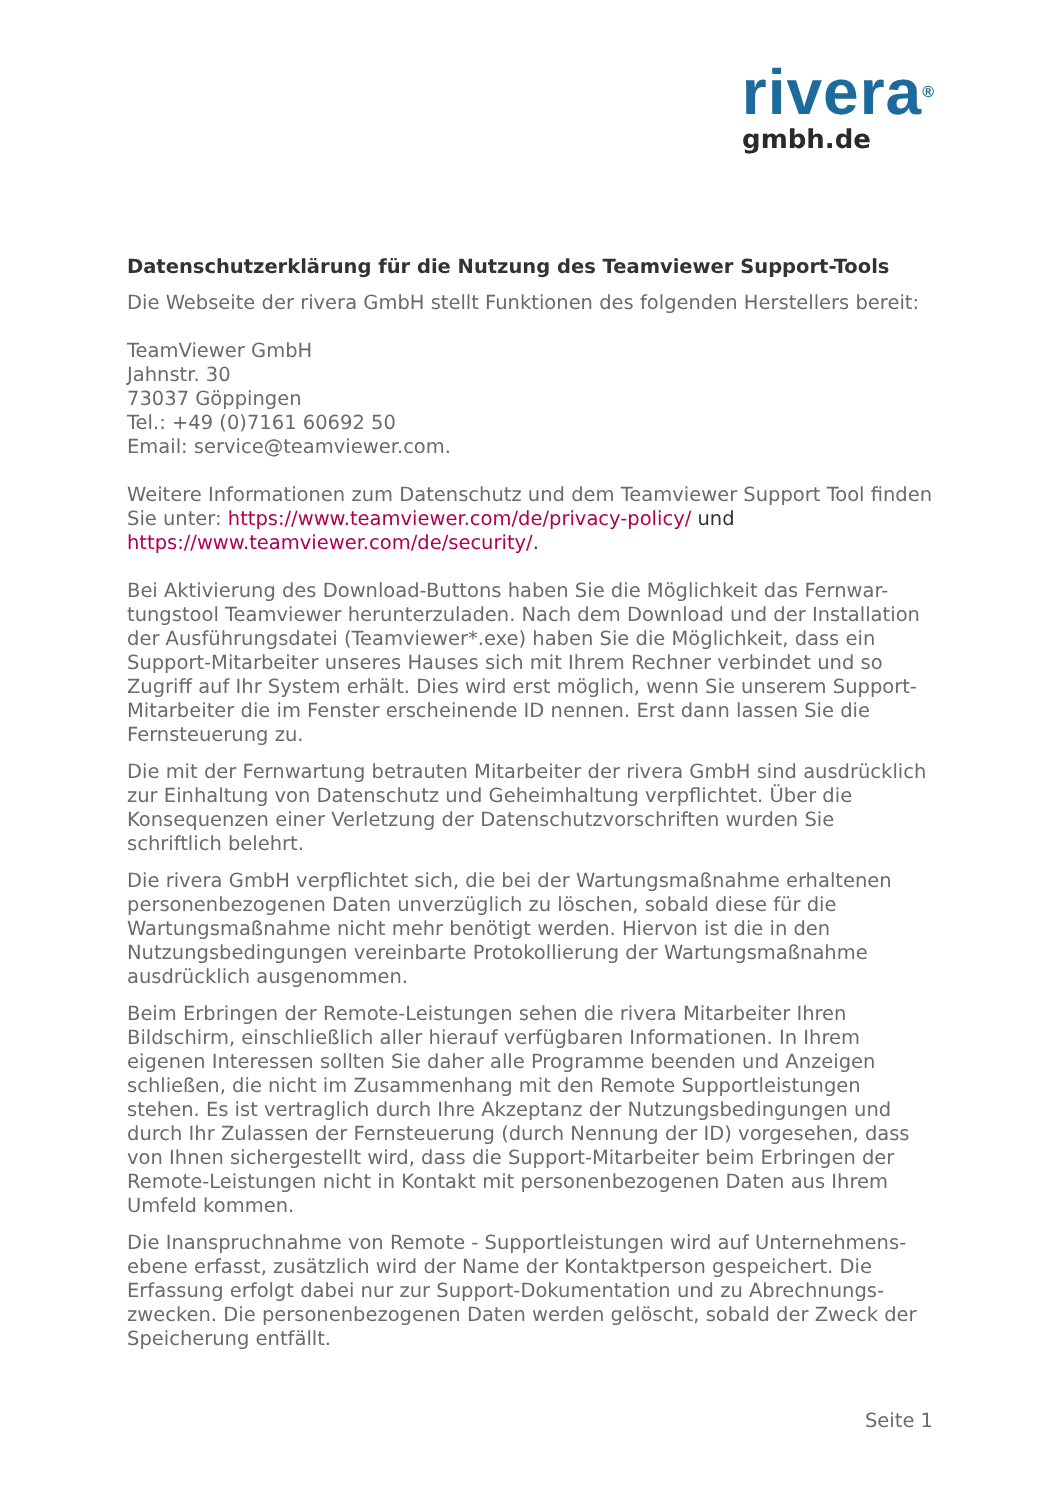rivera<sup>®</sup>
gmbh.de
Datenschutzerklärung für die Nutzung des Teamviewer Support-Tools
Die Webseite der rivera GmbH stellt Funktionen des folgenden Herstellers bereit:
TeamViewer GmbH
Jahnstr. 30
73037 Göppingen
Tel.: +49 (0)7161 60692 50
Email: service@teamviewer.com.
Weitere Informationen zum Datenschutz und dem Teamviewer Support Tool finden Sie unter: https://www.teamviewer.com/de/privacy-policy/ und https://www.teamviewer.com/de/security/.
Bei Aktivierung des Download-Buttons haben Sie die Möglichkeit das Fernwar-tungstool Teamviewer herunterzuladen. Nach dem Download und der Installation der Ausführungsdatei (Teamviewer*.exe) haben Sie die Möglichkeit, dass ein Support-Mitarbeiter unseres Hauses sich mit Ihrem Rechner verbindet und so Zugriff auf Ihr System erhält. Dies wird erst möglich, wenn Sie unserem Support-Mitarbeiter die im Fenster erscheinende ID nennen. Erst dann lassen Sie die Fernsteuerung zu.
Die mit der Fernwartung betrauten Mitarbeiter der rivera GmbH sind ausdrücklich zur Einhaltung von Datenschutz und Geheimhaltung verpflichtet. Über die Konsequenzen einer Verletzung der Datenschutzvorschriften wurden Sie schriftlich belehrt.
Die rivera GmbH verpflichtet sich, die bei der Wartungsmaßnahme erhaltenen personenbezogenen Daten unverzüglich zu löschen, sobald diese für die Wartungsmaßnahme nicht mehr benötigt werden. Hiervon ist die in den Nutzungsbedingungen vereinbarte Protokollierung der Wartungsmaßnahme ausdrücklich ausgenommen.
Beim Erbringen der Remote-Leistungen sehen die rivera Mitarbeiter Ihren Bildschirm, einschließlich aller hierauf verfügbaren Informationen. In Ihrem eigenen Interessen sollten Sie daher alle Programme beenden und Anzeigen schließen, die nicht im Zusammenhang mit den Remote Supportleistungen stehen. Es ist vertraglich durch Ihre Akzeptanz der Nutzungsbedingungen und durch Ihr Zulassen der Fernsteuerung (durch Nennung der ID) vorgesehen, dass von Ihnen sichergestellt wird, dass die Support-Mitarbeiter beim Erbringen der Remote-Leistungen nicht in Kontakt mit personenbezogenen Daten aus Ihrem Umfeld kommen.
Die Inanspruchnahme von Remote - Supportleistungen wird auf Unternehmens-ebene erfasst, zusätzlich wird der Name der Kontaktperson gespeichert. Die Erfassung erfolgt dabei nur zur Support-Dokumentation und zu Abrechnungs-zwecken. Die personenbezogenen Daten werden gelöscht, sobald der Zweck der Speicherung entfällt.
Seite 1